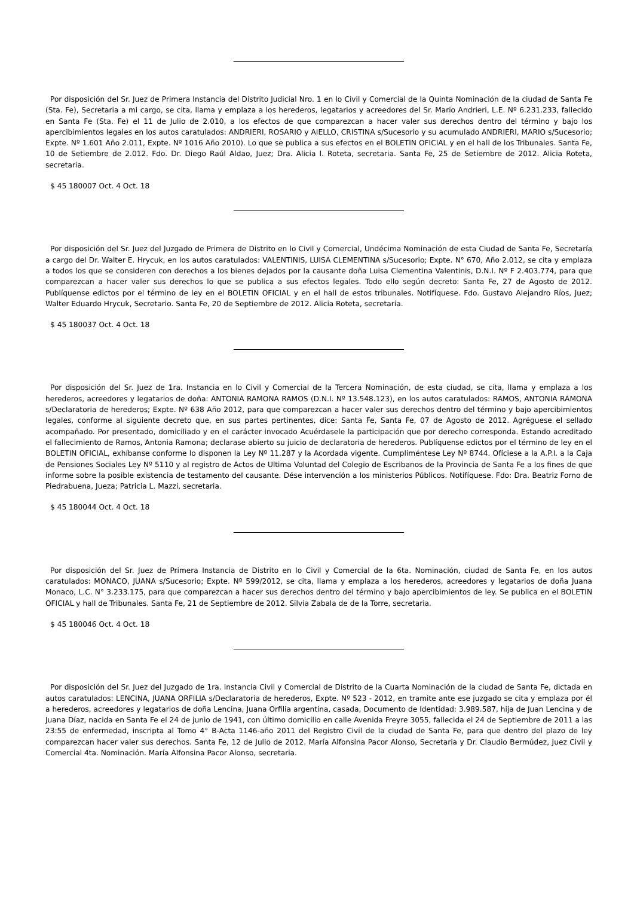Por disposición del Sr. Juez de Primera Instancia del Distrito Judicial Nro. 1 en lo Civil y Comercial de la Quinta Nominación de la ciudad de Santa Fe (Sta. Fe), Secretaria a mi cargo, se cita, llama y emplaza a los herederos, legatarios y acreedores del Sr. Mario Andrieri, L.E. Nº 6.231.233, fallecido en Santa Fe (Sta. Fe) el 11 de Julio de 2.010, a los efectos de que comparezcan a hacer valer sus derechos dentro del término y bajo los apercibimientos legales en los autos caratulados: ANDRIERI, ROSARIO y AIELLO, CRISTINA s/Sucesorio y su acumulado ANDRIERI, MARIO s/Sucesorio; Expte. Nº 1.601 Año 2.011, Expte. Nº 1016 Año 2010). Lo que se publica a sus efectos en el BOLETIN OFICIAL y en el hall de los Tribunales. Santa Fe, 10 de Setiembre de 2.012. Fdo. Dr. Diego Raúl Aldao, Juez; Dra. Alicia I. Roteta, secretaria. Santa Fe, 25 de Setiembre de 2012. Alicia Roteta, secretaria.
$ 45 180007 Oct. 4 Oct. 18
Por disposición del Sr. Juez del Juzgado de Primera de Distrito en lo Civil y Comercial, Undécima Nominación de esta Ciudad de Santa Fe, Secretaría a cargo del Dr. Walter E. Hrycuk, en los autos caratulados: VALENTINIS, LUISA CLEMENTINA s/Sucesorio; Expte. N° 670, Año 2.012, se cita y emplaza a todos los que se consideren con derechos a los bienes dejados por la causante doña Luisa Clementina Valentinis, D.N.I. Nº F 2.403.774, para que comparezcan a hacer valer sus derechos lo que se publica a sus efectos legales. Todo ello según decreto: Santa Fe, 27 de Agosto de 2012. Publíquense edictos por el término de ley en el BOLETIN OFICIAL y en el hall de estos tribunales. Notifíquese. Fdo. Gustavo Alejandro Ríos, Juez; Walter Eduardo Hrycuk, Secretario. Santa Fe, 20 de Septiembre de 2012. Alicia Roteta, secretaria.
$ 45 180037 Oct. 4 Oct. 18
Por disposición del Sr. Juez de 1ra. Instancia en lo Civil y Comercial de la Tercera Nominación, de esta ciudad, se cita, llama y emplaza a los herederos, acreedores y legatarios de doña: ANTONIA RAMONA RAMOS (D.N.I. Nº 13.548.123), en los autos caratulados: RAMOS, ANTONIA RAMONA s/Declaratoria de herederos; Expte. Nº 638 Año 2012, para que comparezcan a hacer valer sus derechos dentro del término y bajo apercibimientos legales, conforme al siguiente decreto que, en sus partes pertinentes, dice: Santa Fe, Santa Fe, 07 de Agosto de 2012. Agréguese el sellado acompañado. Por presentado, domiciliado y en el carácter invocado Acuérdasele la participación que por derecho corresponda. Estando acreditado el fallecimiento de Ramos, Antonia Ramona; declarase abierto su juicio de declaratoria de herederos. Publíquense edictos por el término de ley en el BOLETIN OFICIAL, exhíbanse conforme lo disponen la Ley Nº 11.287 y la Acordada vigente. Cumpliméntese Ley Nº 8744. Ofíciese a la A.P.I. a la Caja de Pensiones Sociales Ley Nº 5110 y al registro de Actos de Ultima Voluntad del Colegio de Escribanos de la Provincia de Santa Fe a los fines de que informe sobre la posible existencia de testamento del causante. Dése intervención a los ministerios Públicos. Notifíquese. Fdo: Dra. Beatriz Forno de Piedrabuena, Jueza; Patricia L. Mazzi, secretaria.
$ 45 180044 Oct. 4 Oct. 18
Por disposición del Sr. Juez de Primera Instancia de Distrito en lo Civil y Comercial de la 6ta. Nominación, ciudad de Santa Fe, en los autos caratulados: MONACO, JUANA s/Sucesorio; Expte. Nº 599/2012, se cita, llama y emplaza a los herederos, acreedores y legatarios de doña Juana Monaco, L.C. N° 3.233.175, para que comparezcan a hacer sus derechos dentro del término y bajo apercibimientos de ley. Se publica en el BOLETIN OFICIAL y hall de Tribunales. Santa Fe, 21 de Septiembre de 2012. Silvia Zabala de de la Torre, secretaria.
$ 45 180046 Oct. 4 Oct. 18
Por disposición del Sr. Juez del Juzgado de 1ra. Instancia Civil y Comercial de Distrito de la Cuarta Nominación de la ciudad de Santa Fe, dictada en autos caratulados: LENCINA, JUANA ORFILIA s/Declaratoria de herederos, Expte. Nº 523 - 2012, en tramite ante ese juzgado se cita y emplaza por él a herederos, acreedores y legatarios de doña Lencina, Juana Orfilia argentina, casada, Documento de Identidad: 3.989.587, hija de Juan Lencina y de Juana Díaz, nacida en Santa Fe el 24 de junio de 1941, con último domicilio en calle Avenida Freyre 3055, fallecida el 24 de Septiembre de 2011 a las 23:55 de enfermedad, inscripta al Tomo 4° B-Acta 1146-año 2011 del Registro Civil de la ciudad de Santa Fe, para que dentro del plazo de ley comparezcan hacer valer sus derechos. Santa Fe, 12 de Julio de 2012. María Alfonsina Pacor Alonso, Secretaria y Dr. Claudio Bermúdez, Juez Civil y Comercial 4ta. Nominación. María Alfonsina Pacor Alonso, secretaria.